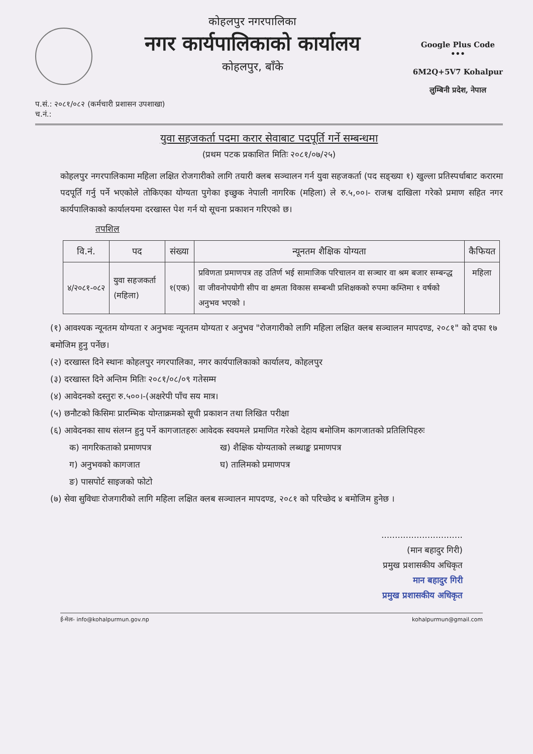कोहलपुर नगरपालिका
नगर कार्यपालिकाको कार्यालय
कोहलपुर, बाँके
Google Plus Code
•••
6M2Q+5V7 Kohalpur
लुम्बिनी प्रदेश, नेपाल
प.सं.: २०८१/०८२ (कर्मचारी प्रशासन उपशाखा)
च.नं.:
युवा सहजकर्ता पदमा करार सेवाबाट पदपूर्ति गर्ने सम्बन्धमा
(प्रथम पटक प्रकाशित मितिः २०८१/०७/२५)
कोहलपुर नगरपालिकामा महिला लक्षित रोजगारीको लागि तयारी क्लब सञ्चालन गर्न युवा सहजकर्ता (पद सङ्ख्या १) खुल्ला प्रतिस्पर्धाबाट करारमा पदपूर्ति गर्नु पर्ने भएकोले तोकिएका योग्यता पुगेका इच्छुक नेपाली नागरिक (महिला) ले रु.५,००।- राजश्व दाखिला गरेको प्रमाण सहित नगर कार्यपालिकाको कार्यालयमा दरखास्त पेश गर्न यो सूचना प्रकाशन गरिएको छ।
तपशिल
| वि.नं. | पद | संख्या | न्यूनतम शैक्षिक योग्यता | कैफियत |
| --- | --- | --- | --- | --- |
| ४/२०८१-०८२ | युवा सहजकर्ता (महिला) | १(एक) | प्रविणता प्रमाणपत्र तह उतिर्ण भई सामाजिक परिचालन वा सञ्चार वा श्रम बजार सम्बन्द्ध वा जीवनोपयोगी सीप वा क्षमता विकास सम्बन्धी प्रशिक्षकको रुपमा कम्तिमा १ वर्षको अनुभव भएको । | महिला |
(१) आवश्यक न्यूनतम योग्यता र अनुभवः न्यूनतम योग्यता र अनुभव "रोजगारीको लागि महिला लक्षित क्लब सञ्चालन मापदण्ड, २०८१" को दफा १७ बमोजिम हुनु पर्नेछ।
(२) दरखास्त दिने स्थानः कोहलपुर नगरपालिका, नगर कार्यपालिकाको कार्यालय, कोहलपुर
(३) दरखास्त दिने अन्तिम मितिः २०८१/०८/०९ गतेसम्म
(४) आवेदनको दस्तुरः रु.५००।-(अक्षरेपी पाँच सय मात्र।
(५) छनौटको किसिमः प्रारम्भिक योग्ताक्रमको सूची प्रकाशन तथा लिखित परीक्षा
(६) आवेदनका साथ संलग्न हुनु पर्ने कागजातहरुः आवेदक स्वयमले प्रमाणित गरेको देहाय बमोजिम कागजातको प्रतिलिपिहरुः
क) नागरिकताको प्रमाणपत्र ख) शैक्षिक योग्यताको लब्धाङ्क प्रमाणपत्र
ग) अनुभवको कागजात घ) तालिमको प्रमाणपत्र
ङ) पासपोर्ट साइजको फोटो
(७) सेवा सुविधाः रोजगारीको लागि महिला लक्षित क्लब सञ्चालन मापदण्ड, २०८१ को परिच्छेद ४ बमोजिम हुनेछ ।
..............................
(मान बहादुर गिरी)
प्रमुख प्रशासकीय अधिकृत
मान बहादुर गिरी
प्रमुख प्रशासकीय अधिकृत
ई-मेलः- info@kohalpurmun.gov.np kohalpurmun@gmail.com